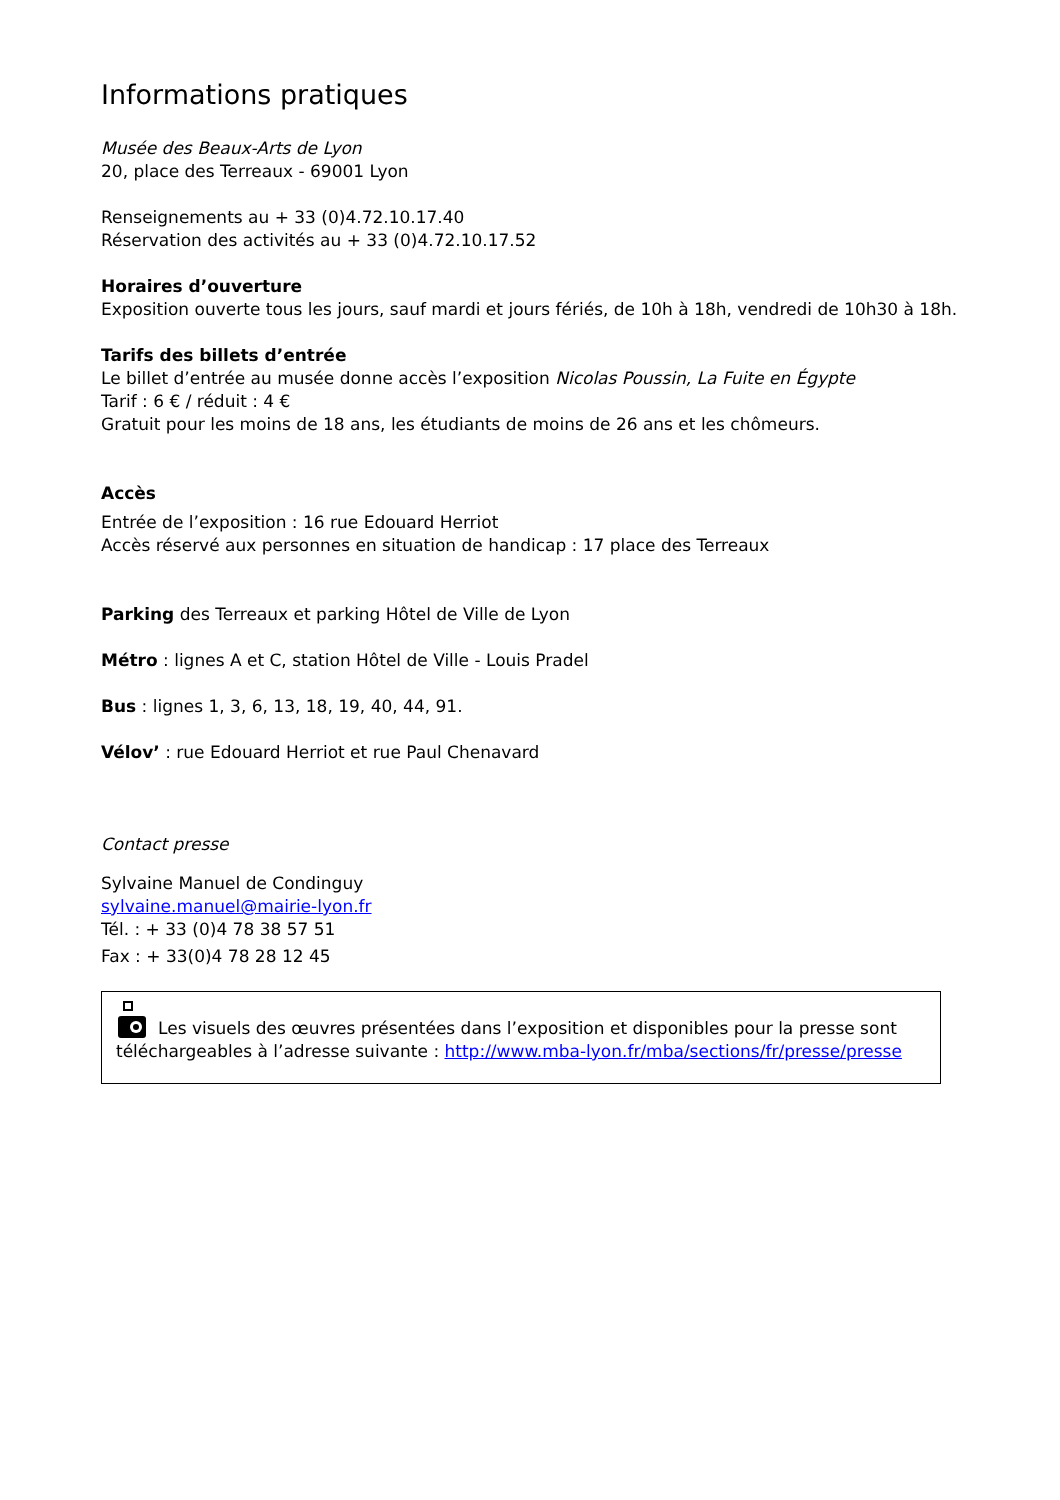Informations pratiques
Musée des Beaux-Arts de Lyon
20, place des Terreaux - 69001 Lyon
Renseignements au + 33 (0)4.72.10.17.40
Réservation des activités au + 33 (0)4.72.10.17.52
Horaires d’ouverture
Exposition ouverte tous les jours, sauf mardi et jours fériés, de 10h à 18h, vendredi de 10h30 à 18h.
Tarifs des billets d’entrée
Le billet d’entrée au musée donne accès l’exposition Nicolas Poussin, La Fuite en Égypte
Tarif : 6 € / réduit : 4 €
Gratuit pour les moins de 18 ans, les étudiants de moins de 26 ans et les chômeurs.
Accès
Entrée de l’exposition : 16 rue Edouard Herriot
Accès réservé aux personnes en situation de handicap : 17 place des Terreaux
Parking des Terreaux et parking Hôtel de Ville de Lyon
Métro : lignes A et C, station Hôtel de Ville - Louis Pradel
Bus : lignes 1, 3, 6, 13, 18, 19, 40, 44, 91.
Vélov’ : rue Edouard Herriot et rue Paul Chenavard
Contact presse
Sylvaine Manuel de Condinguy
sylvaine.manuel@mairie-lyon.fr
Tél. : + 33 (0)4 78 38 57 51
Fax : + 33(0)4 78 28 12 45
Les visuels des œuvres présentées dans l’exposition et disponibles pour la presse sont
téléchargeables à l’adresse suivante : http://www.mba-lyon.fr/mba/sections/fr/presse/presse